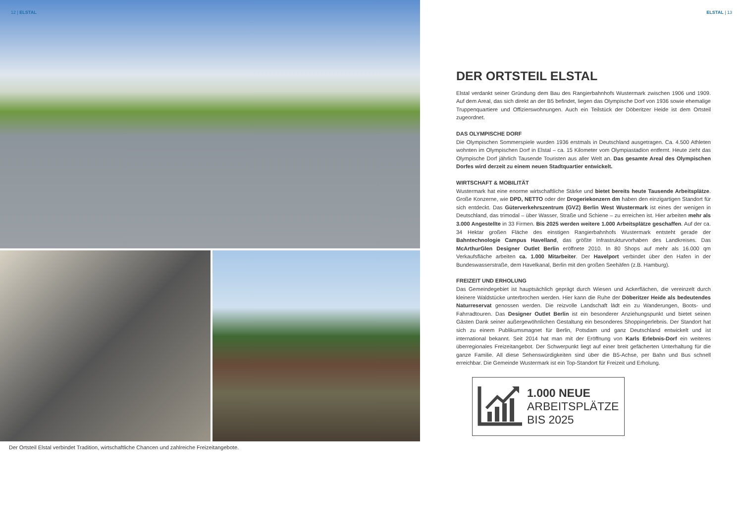12 | ELSTAL
Der Ortsteil Elstal verbindet Tradition, wirtschaftliche Chancen und zahlreiche Freizeitangebote.
ELSTAL | 13
DER ORTSTEIL ELSTAL
Elstal verdankt seiner Gründung dem Bau des Rangierbahnhofs Wustermark zwischen 1906 und 1909. Auf dem Areal, das sich direkt an der B5 befindet, liegen das Olympische Dorf von 1936 sowie ehemalige Truppenquartiere und Offizierswohnungen. Auch ein Teilstück der Döberitzer Heide ist dem Ortsteil zugeordnet.
DAS OLYMPISCHE DORF
Die Olympischen Sommerspiele wurden 1936 erstmals in Deutschland ausgetragen. Ca. 4.500 Athleten wohnten im Olympischen Dorf in Elstal – ca. 15 Kilometer vom Olympiastadion entfernt. Heute zieht das Olympische Dorf jährlich Tausende Touristen aus aller Welt an. Das gesamte Areal des Olympischen Dorfes wird derzeit zu einem neuen Stadtquartier entwickelt.
WIRTSCHAFT & MOBILITÄT
Wustermark hat eine enorme wirtschaftliche Stärke und bietet bereits heute Tausende Arbeitsplätze. Große Konzerne, wie DPD, NETTO oder der Drogeriekonzern dm haben den einzigartigen Standort für sich entdeckt. Das Güterverkehrszentrum (GVZ) Berlin West Wustermark ist eines der wenigen in Deutschland, das trimodal – über Wasser, Straße und Schiene – zu erreichen ist. Hier arbeiten mehr als 3.000 Angestellte in 33 Firmen. Bis 2025 werden weitere 1.000 Arbeitsplätze geschaffen. Auf der ca. 34 Hektar großen Fläche des einstigen Rangierbahnhofs Wustermark entsteht gerade der Bahntechnologie Campus Havelland, das größte Infrastrukturvorhaben des Landkreises. Das McArthurGlen Designer Outlet Berlin eröffnete 2010. In 80 Shops auf mehr als 16.000 qm Verkaufsfläche arbeiten ca. 1.000 Mitarbeiter. Der Havelport verbindet über den Hafen in der Bundeswasserstraße, dem Havelkanal, Berlin mit den großen Seehäfen (z.B. Hamburg).
FREIZEIT UND ERHOLUNG
Das Gemeindegebiet ist hauptsächlich geprägt durch Wiesen und Ackerflächen, die vereinzelt durch kleinere Waldstücke unterbrochen werden. Hier kann die Ruhe der Döberitzer Heide als bedeutendes Naturreservat genossen werden. Die reizvolle Landschaft lädt ein zu Wanderungen, Boots- und Fahrradtouren. Das Designer Outlet Berlin ist ein besonderer Anziehungspunkt und bietet seinen Gästen Dank seiner außergewöhnlichen Gestaltung ein besonderes Shoppingerlebnis. Der Standort hat sich zu einem Publikumsmagnet für Berlin, Potsdam und ganz Deutschland entwickelt und ist international bekannt. Seit 2014 hat man mit der Eröffnung von Karls Erlebnis-Dorf ein weiteres überregionales Freizeitangebot. Der Schwerpunkt liegt auf einer breit gefächerten Unterhaltung für die ganze Familie. All diese Sehenswürdigkeiten sind über die B5-Achse, per Bahn und Bus schnell erreichbar. Die Gemeinde Wustermark ist ein Top-Standort für Freizeit und Erholung.
1.000 NEUE
ARBEITSPLÄTZE
BIS 2025